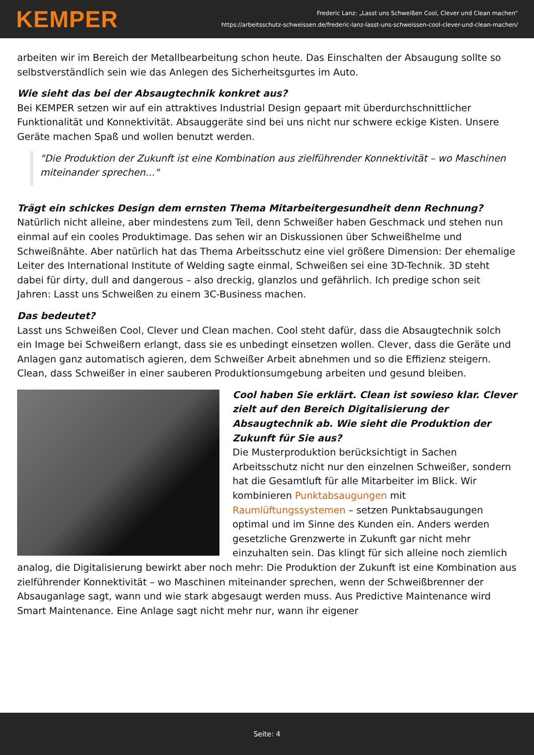KEMPER
Frederic Lanz: „Lasst uns Schweißen Cool, Clever und Clean machen“
https://arbeitsschutz-schweissen.de/frederic-lanz-lasst-uns-schweissen-cool-clever-und-clean-machen/
arbeiten wir im Bereich der Metallbearbeitung schon heute. Das Einschalten der Absaugung sollte so selbstverständlich sein wie das Anlegen des Sicherheitsgurtes im Auto.
Wie sieht das bei der Absaugtechnik konkret aus?
Bei KEMPER setzen wir auf ein attraktives Industrial Design gepaart mit überdurchschnittlicher Funktionalität und Konnektivität. Absauggeräte sind bei uns nicht nur schwere eckige Kisten. Unsere Geräte machen Spaß und wollen benutzt werden.
"Die Produktion der Zukunft ist eine Kombination aus zielführender Konnektivität – wo Maschinen miteinander sprechen…"
Trägt ein schickes Design dem ernsten Thema Mitarbeitergesundheit denn Rechnung?
Natürlich nicht alleine, aber mindestens zum Teil, denn Schweißer haben Geschmack und stehen nun einmal auf ein cooles Produktimage. Das sehen wir an Diskussionen über Schweißhelme und Schweißnähte. Aber natürlich hat das Thema Arbeitsschutz eine viel größere Dimension: Der ehemalige Leiter des International Institute of Welding sagte einmal, Schweißen sei eine 3D-Technik. 3D steht dabei für dirty, dull and dangerous – also dreckig, glanzlos und gefährlich. Ich predige schon seit Jahren: Lasst uns Schweißen zu einem 3C-Business machen.
Das bedeutet?
Lasst uns Schweißen Cool, Clever und Clean machen. Cool steht dafür, dass die Absaugtechnik solch ein Image bei Schweißern erlangt, dass sie es unbedingt einsetzen wollen. Clever, dass die Geräte und Anlagen ganz automatisch agieren, dem Schweißer Arbeit abnehmen und so die Effizienz steigern. Clean, dass Schweißer in einer sauberen Produktionsumgebung arbeiten und gesund bleiben.
Cool haben Sie erklärt. Clean ist sowieso klar. Clever zielt auf den Bereich Digitalisierung der Absaugtechnik ab. Wie sieht die Produktion der Zukunft für Sie aus?
Die Musterproduktion berücksichtigt in Sachen Arbeitsschutz nicht nur den einzelnen Schweißer, sondern hat die Gesamtluft für alle Mitarbeiter im Blick. Wir kombinieren Punktabsaugungen mit Raumlüftungssystemen – setzen Punktabsaugungen optimal und im Sinne des Kunden ein. Anders werden gesetzliche Grenzwerte in Zukunft gar nicht mehr einzuhalten sein. Das klingt für sich alleine noch ziemlich analog, die Digitalisierung bewirkt aber noch mehr: Die Produktion der Zukunft ist eine Kombination aus zielführender Konnektivität – wo Maschinen miteinander sprechen, wenn der Schweißbrenner der Absauganlage sagt, wann und wie stark abgesaugt werden muss. Aus Predictive Maintenance wird Smart Maintenance. Eine Anlage sagt nicht mehr nur, wann ihr eigener
Seite: 4